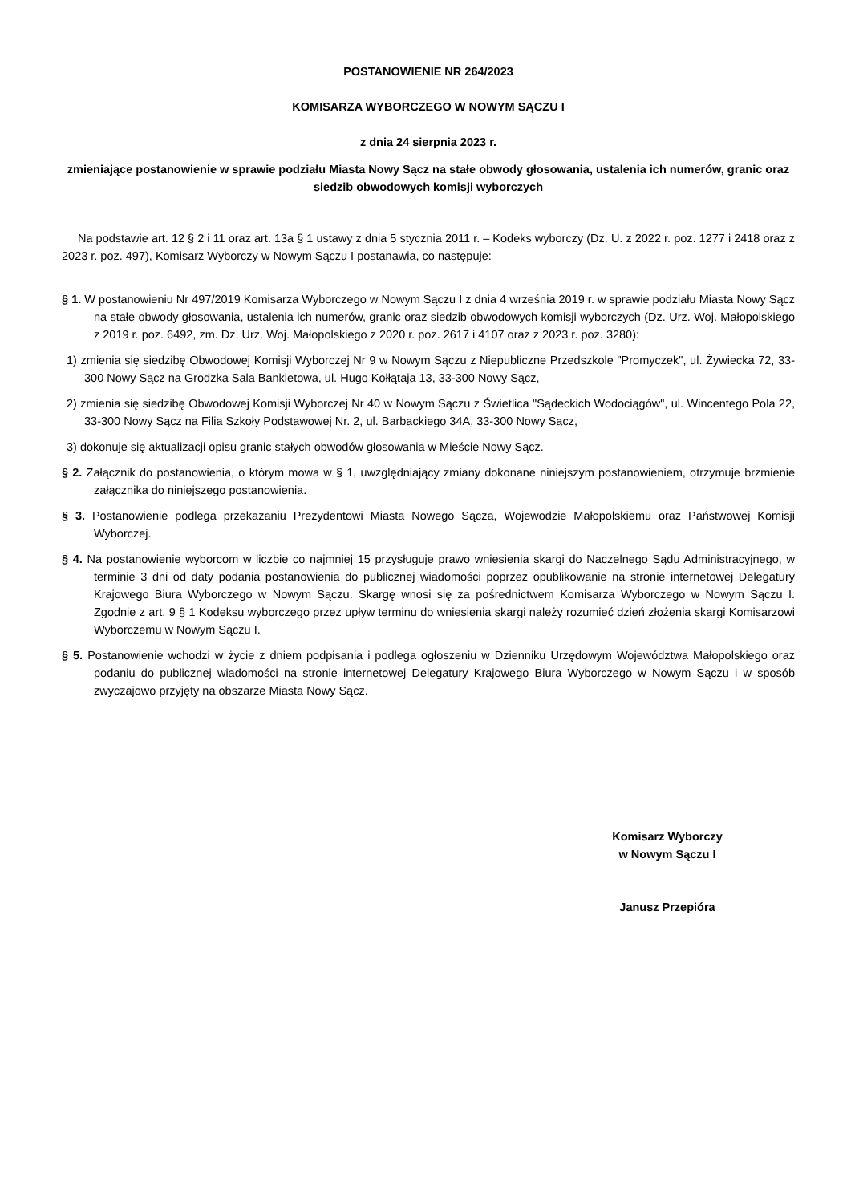POSTANOWIENIE NR 264/2023
KOMISARZA WYBORCZEGO W NOWYM SĄCZU I
z dnia 24 sierpnia 2023 r.
zmieniające postanowienie w sprawie podziału Miasta Nowy Sącz na stałe obwody głosowania, ustalenia ich numerów, granic oraz siedzib obwodowych komisji wyborczych
Na podstawie art. 12 § 2 i 11 oraz art. 13a § 1 ustawy z dnia 5 stycznia 2011 r. – Kodeks wyborczy (Dz. U. z 2022 r. poz. 1277 i 2418 oraz z 2023 r. poz. 497), Komisarz Wyborczy w Nowym Sączu I postanawia, co następuje:
§ 1. W postanowieniu Nr 497/2019 Komisarza Wyborczego w Nowym Sączu I z dnia 4 września 2019 r. w sprawie podziału Miasta Nowy Sącz na stałe obwody głosowania, ustalenia ich numerów, granic oraz siedzib obwodowych komisji wyborczych (Dz. Urz. Woj. Małopolskiego z 2019 r. poz. 6492, zm. Dz. Urz. Woj. Małopolskiego z 2020 r. poz. 2617 i 4107 oraz z 2023 r. poz. 3280):
1) zmienia się siedzibę Obwodowej Komisji Wyborczej Nr 9 w Nowym Sączu z Niepubliczne Przedszkole "Promyczek", ul. Żywiecka 72, 33-300 Nowy Sącz na Grodzka Sala Bankietowa, ul. Hugo Kołłątaja 13, 33-300 Nowy Sącz,
2) zmienia się siedzibę Obwodowej Komisji Wyborczej Nr 40 w Nowym Sączu z Świetlica "Sądeckich Wodociągów", ul. Wincentego Pola 22, 33-300 Nowy Sącz na Filia Szkoły Podstawowej Nr. 2, ul. Barbackiego 34A, 33-300 Nowy Sącz,
3) dokonuje się aktualizacji opisu granic stałych obwodów głosowania w Mieście Nowy Sącz.
§ 2. Załącznik do postanowienia, o którym mowa w § 1, uwzględniający zmiany dokonane niniejszym postanowieniem, otrzymuje brzmienie załącznika do niniejszego postanowienia.
§ 3. Postanowienie podlega przekazaniu Prezydentowi Miasta Nowego Sącza, Wojewodzie Małopolskiemu oraz Państwowej Komisji Wyborczej.
§ 4. Na postanowienie wyborcom w liczbie co najmniej 15 przysługuje prawo wniesienia skargi do Naczelnego Sądu Administracyjnego, w terminie 3 dni od daty podania postanowienia do publicznej wiadomości poprzez opublikowanie na stronie internetowej Delegatury Krajowego Biura Wyborczego w Nowym Sączu. Skargę wnosi się za pośrednictwem Komisarza Wyborczego w Nowym Sączu I. Zgodnie z art. 9 § 1 Kodeksu wyborczego przez upływ terminu do wniesienia skargi należy rozumieć dzień złożenia skargi Komisarzowi Wyborczemu w Nowym Sączu I.
§ 5. Postanowienie wchodzi w życie z dniem podpisania i podlega ogłoszeniu w Dzienniku Urzędowym Województwa Małopolskiego oraz podaniu do publicznej wiadomości na stronie internetowej Delegatury Krajowego Biura Wyborczego w Nowym Sączu i w sposób zwyczajowo przyjęty na obszarze Miasta Nowy Sącz.
Komisarz Wyborczy
w Nowym Sączu I
Janusz Przepióra